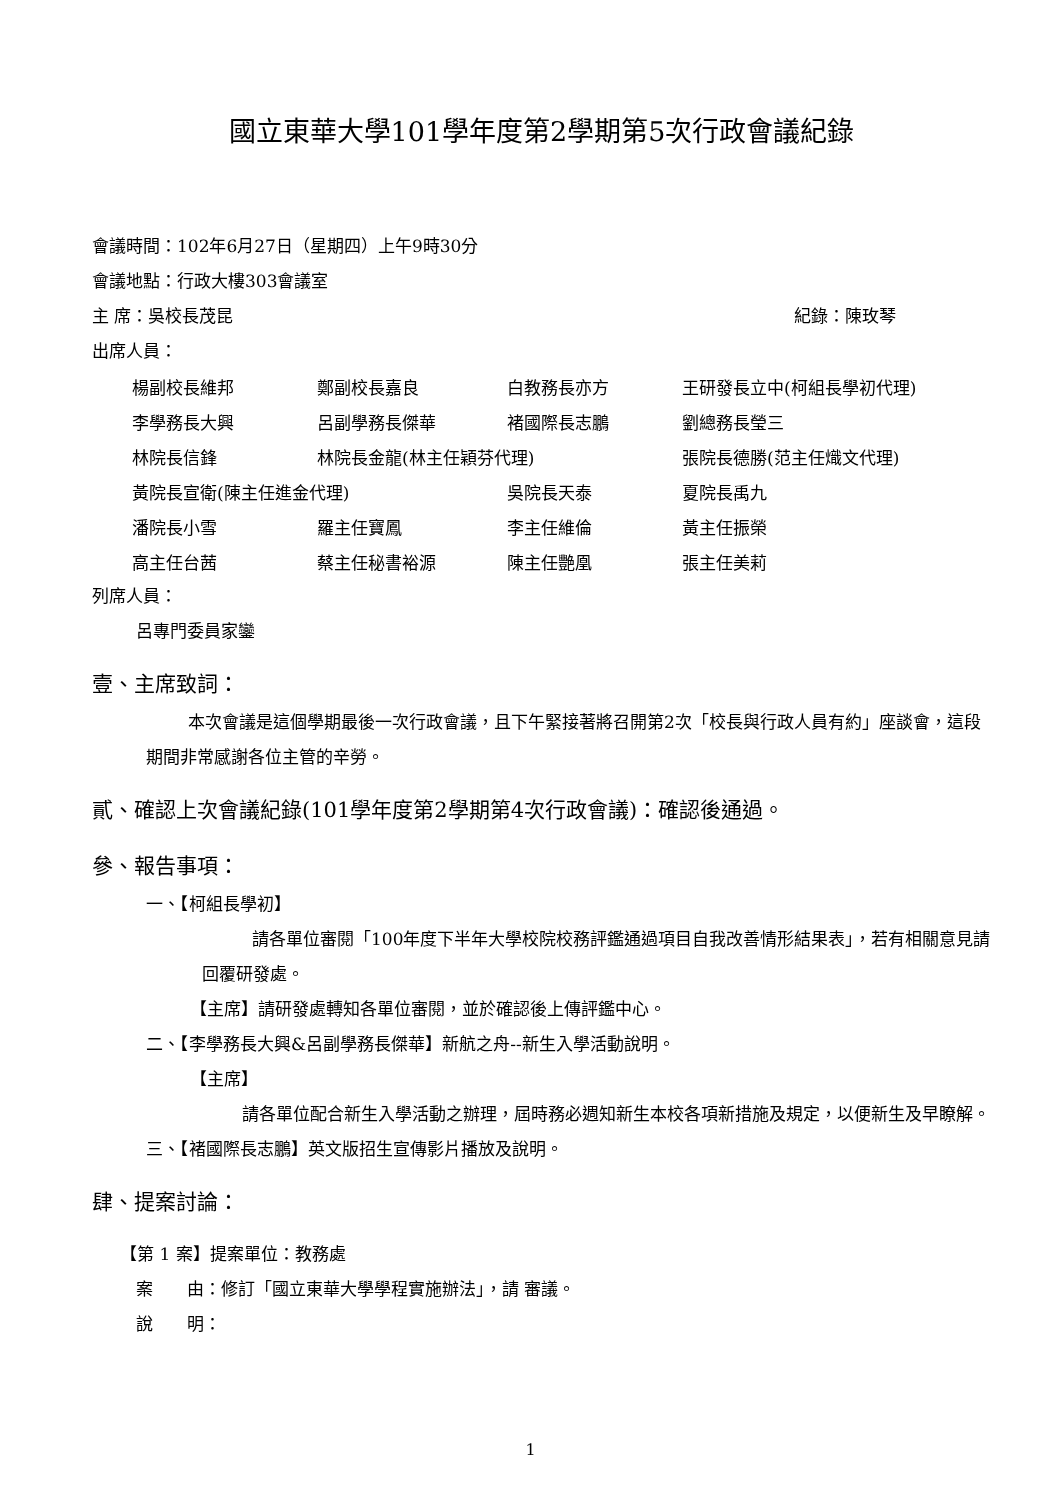國立東華大學101學年度第2學期第5次行政會議紀錄
會議時間：102年6月27日（星期四）上午9時30分
會議地點：行政大樓303會議室
主 席：吳校長茂昆 紀錄：陳玫琴
出席人員：
| 楊副校長維邦 | 鄭副校長嘉良 | 白教務長亦方 | 王研發長立中(柯組長學初代理) |
| 李學務長大興 | 呂副學務長傑華 | 褚國際長志鵬 | 劉總務長瑩三 |
| 林院長信鋒 | 林院長金龍(林主任穎芬代理) | | 張院長德勝(范主任熾文代理) |
| 黃院長宣衛(陳主任進金代理) | | 吳院長天泰 | 夏院長禹九 |
| 潘院長小雪 | 羅主任寶鳳 | 李主任維倫 | 黃主任振榮 |
| 高主任台茜 | 蔡主任秘書裕源 | 陳主任艷凰 | 張主任美莉 |
列席人員：
呂專門委員家鑾
壹、主席致詞：
本次會議是這個學期最後一次行政會議，且下午緊接著將召開第2次「校長與行政人員有約」座談會，這段期間非常感謝各位主管的辛勞。
貳、確認上次會議紀錄(101學年度第2學期第4次行政會議)：確認後通過。
參、報告事項：
一、【柯組長學初】
請各單位審閱「100年度下半年大學校院校務評鑑通過項目自我改善情形結果表」，若有相關意見請回覆研發處。
【主席】請研發處轉知各單位審閱，並於確認後上傳評鑑中心。
二、【李學務長大興&呂副學務長傑華】新航之舟--新生入學活動說明。
【主席】
請各單位配合新生入學活動之辦理，屆時務必週知新生本校各項新措施及規定，以便新生及早瞭解。
三、【褚國際長志鵬】英文版招生宣傳影片播放及說明。
肆、提案討論：
【第 1 案】提案單位：教務處
案　　由：修訂「國立東華大學學程實施辦法」，請 審議。
說　　明：
1